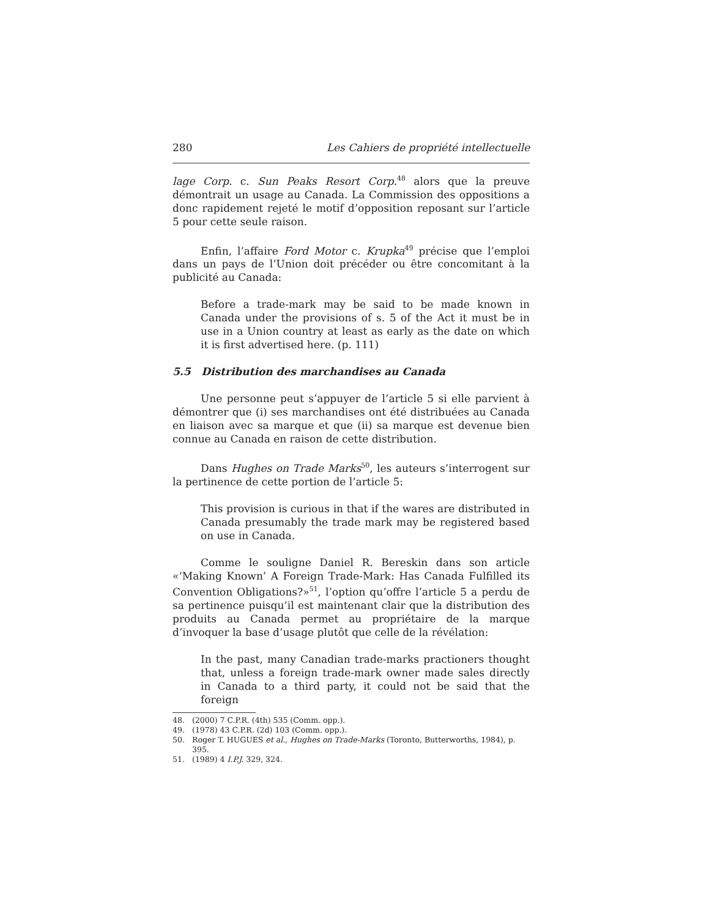280 Les Cahiers de propriété intellectuelle
lage Corp. c. Sun Peaks Resort Corp.<sup>48</sup> alors que la preuve démontrait un usage au Canada. La Commission des oppositions a donc rapidement rejeté le motif d’opposition reposant sur l’article 5 pour cette seule raison.
Enfin, l’affaire Ford Motor c. Krupka<sup>49</sup> précise que l’emploi dans un pays de l’Union doit précéder ou être concomitant à la publicité au Canada:
Before a trade-mark may be said to be made known in Canada under the provisions of s. 5 of the Act it must be in use in a Union country at least as early as the date on which it is first advertised here. (p. 111)
5.5 Distribution des marchandises au Canada
Une personne peut s’appuyer de l’article 5 si elle parvient à démontrer que (i) ses marchandises ont été distribuées au Canada en liaison avec sa marque et que (ii) sa marque est devenue bien connue au Canada en raison de cette distribution.
Dans Hughes on Trade Marks<sup>50</sup>, les auteurs s’interrogent sur la pertinence de cette portion de l’article 5:
This provision is curious in that if the wares are distributed in Canada presumably the trade mark may be registered based on use in Canada.
Comme le souligne Daniel R. Bereskin dans son article «‘Making Known’ A Foreign Trade-Mark: Has Canada Fulfilled its Convention Obligations?»<sup>51</sup>, l’option qu’offre l’article 5 a perdu de sa pertinence puisqu’il est maintenant clair que la distribution des produits au Canada permet au propriétaire de la marque d’invoquer la base d’usage plutôt que celle de la révélation:
In the past, many Canadian trade-marks practioners thought that, unless a foreign trade-mark owner made sales directly in Canada to a third party, it could not be said that the foreign
48. (2000) 7 C.P.R. (4th) 535 (Comm. opp.).
49. (1978) 43 C.P.R. (2d) 103 (Comm. opp.).
50. Roger T. HUGUES et al., Hughes on Trade-Marks (Toronto, Butterworths, 1984), p. 395.
51. (1989) 4 I.P.J. 329, 324.